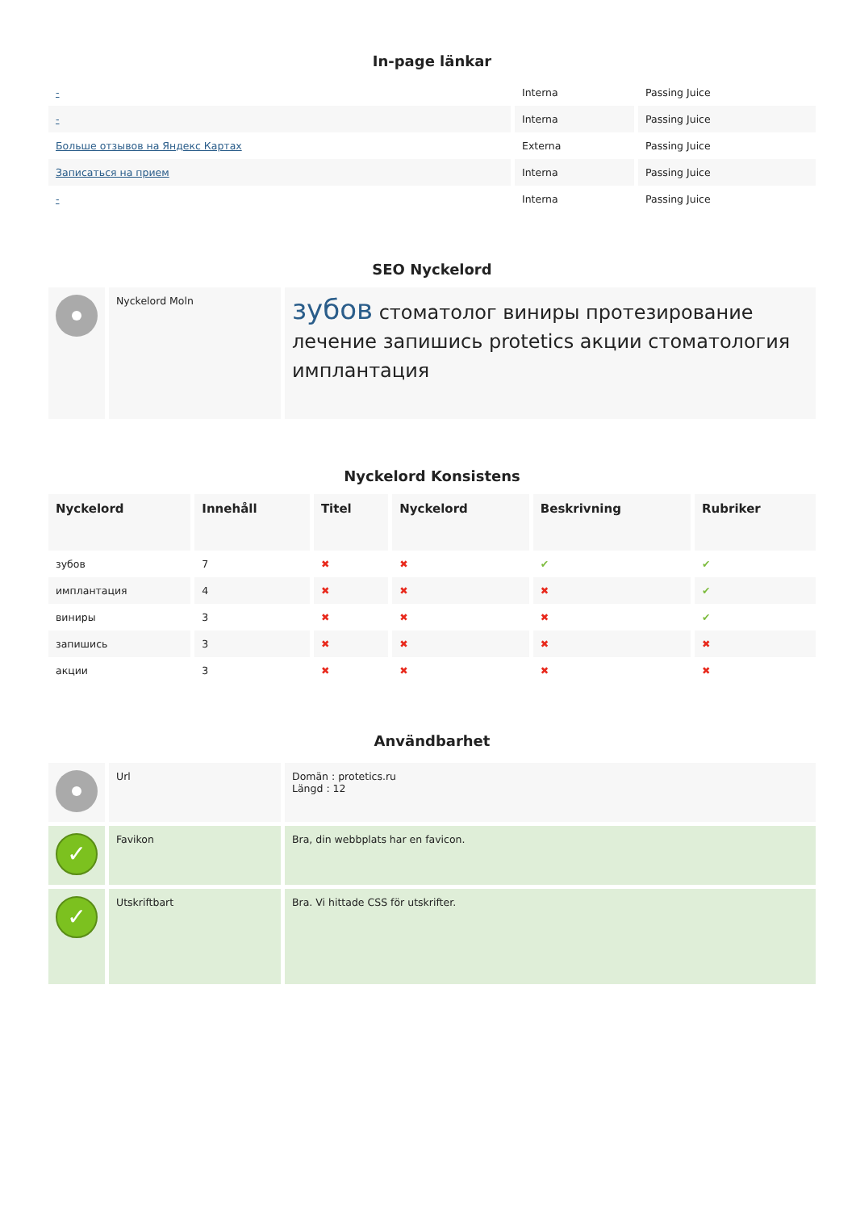In-page länkar
| - | Interna | Passing Juice |
| - | Interna | Passing Juice |
| Больше отзывов на Яндекс Картах | Externa | Passing Juice |
| Записаться на прием | Interna | Passing Juice |
| - | Interna | Passing Juice |
SEO Nyckelord
| | Nyckelord Moln | зубов стоматолог виниры протезирование лечение запишись protetics акции стоматология имплантация |
Nyckelord Konsistens
| Nyckelord | Innehåll | Titel | Nyckelord | Beskrivning | Rubriker |
| --- | --- | --- | --- | --- | --- |
| зубов | 7 | ✖ | ✖ | ✔ | ✔ |
| имплантация | 4 | ✖ | ✖ | ✖ | ✔ |
| виниры | 3 | ✖ | ✖ | ✖ | ✔ |
| запишись | 3 | ✖ | ✖ | ✖ | ✖ |
| акции | 3 | ✖ | ✖ | ✖ | ✖ |
Användbarhet
| | Url | Domän : protetics.ru Längd : 12 |
| ✓ | Favikon | Bra, din webbplats har en favicon. |
| ✓ | Utskriftbart | Bra. Vi hittade CSS för utskrifter. |